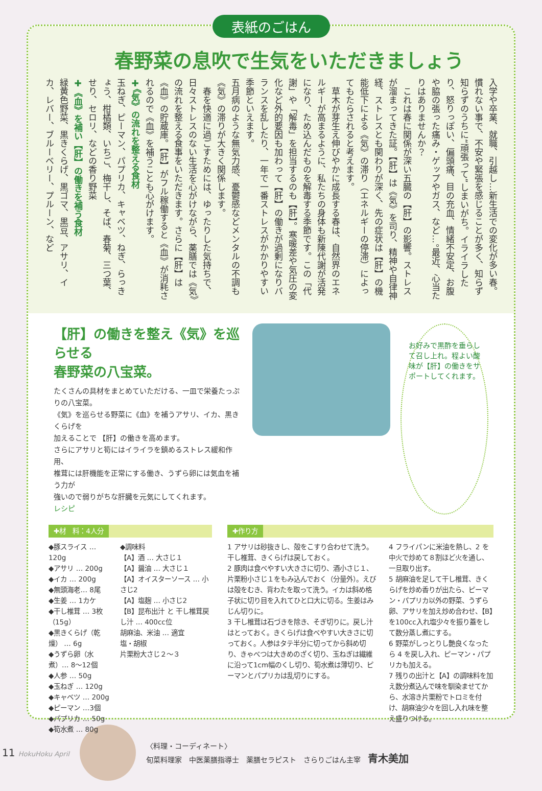表紙のごはん
春野菜の息吹で生気をいただきましょう
入学や卒業、就職、引越し…新生活での変化が多い春。慣れない事で、不安や緊張を感じることが多く、知らず知らずのうちに“頑張って”しまいがち。イライラしたり、怒りっぽい、偏頭痛、目の充血、情緒不安定、お腹や脇の張った痛み・ゲップやガス、など…。最近、心当たりはありませんか？
　これは春に関係が深い五臓の【肝】の影響。ストレスが溜まってきた証。【肝】は《気》を司り、精神や自律神経、ストレスとも関わりが深く、先の症状は【肝】の機能低下による《気》の滞り（エネルギーの停滞）によってもたらされると考えます。
　草木が芽生え伸びやかに成長する春は、自然界のエネルギーが高まるように、私たちの身体も新陳代謝が活発になり、ため込んだものを解毒する季節です。この「代謝」や「解毒」を担当するのも【肝】。寒暖差や気圧の変化など外的要因も加わって【肝】の働きが過剰になりバランスを乱したり、一年で一番ストレスがかかりやすい季節といえます。
五月病のような無気力感、憂鬱感などメンタルの不調も《気》の滞りが大きく関係します。
　春を快適に過ごすためには、ゆったりした気持ちで、日々ストレスのない生活を心がけながら、薬膳では《気》の流れを整える食事をいただきます。さらに【肝】は《血》の貯蔵庫。【肝】がフル稼働すると《血》が消耗されるので《血》を補うことも心がけます。
✚《気》の流れを整える食材
玉ねぎ、ピーマン、パプリカ、キャベツ、ねぎ、らっきょう、柑橘類、いちご、梅干し、そば、春菊、三つ葉、せり、セロリ、などの香り野菜
✚《血》を補い【肝】の働きを補う食材
緑黄色野菜、黒きくらげ、黒ゴマ、黒豆、アサリ、イカ、レバー、ブルーベリー、プルーン、など
【肝】の働きを整え《気》を巡らせる
春野菜の八宝菜。
たくさんの具材をまとめていただける、一皿で栄養たっぷりの八宝菜。
《気》を巡らせる野菜に《血》を補うアサリ、イカ、黒きくらげを
加えることで 【肝】の働きを高めます。
さらにアサリと筍にはイライラを鎮めるストレス緩和作用、
椎茸には肝機能を正常にする働き、うずら卵には気血を補う力が
強いので弱りがちな肝臓を元気にしてくれます。
レシピ
お好みで黒酢を垂らして召し上れ。程よい酸味が【肝】の働きをサポートしてくれます。
✚材　料：4人分
◆豚スライス … 120g
◆アサリ … 200g
◆イカ … 200g
◆無頭海老… 8尾
◆生姜 … 1カケ
◆干し椎茸 … 3枚（15g）
◆黒きくらげ（乾燥） … 6g
◆うずら卵（水煮）… 8〜12個
◆人参 … 50g
◆玉ねぎ … 120g
◆キャベツ … 200g
◆ピーマン …3個
◆パプリカ … 50g
◆筍水煮 … 80g
◆調味料
【A】酒 … 大さじ１
【A】醤油 … 大さじ１
【A】オイスターソース … 小さじ2
【A】塩麹 … 小さじ2
【B】昆布出汁 と 干し椎茸戻し汁 … 400cc位
胡麻油、米油 … 適宜
塩・胡椒
片栗粉大さじ２〜３
✚作り方
1 アサリは砂抜きし、殻をこすり合わせて洗う。干し椎茸、きくらげは戻しておく。
2 豚肉は食べやすい大きさに切り、酒小さじ１、片栗粉小さじ１をもみ込んでおく（分量外）。えびは殻をむき、背わたを取って洗う。イカは斜め格子状に切り目を入れてひと口大に切る。生姜はみじん切りに。
3 干し椎茸は石づきを除き、そぎ切りに。戻し汁はとっておく。きくらげは食べやすい大きさに切っておく。人参はタテ半分に切ってから斜め切り、きゃべつは大きめのざく切り、玉ねぎは繊維に沿って1cm幅のくし切り、筍水煮は薄切り、ピーマンとパプリカは乱切りにする。
4 フライパンに米油を熱し、2 を中火で炒めて８割ほど火を通し、一旦取り出す。
5 胡麻油を足して干し椎茸、きくらげを炒め香りが出たら、ピーマン・パプリカ以外の野菜、うずら卵、アサリを加え炒め合わせ、【B】を100cc入れ塩少々を振り蓋をして数分蒸し煮にする。
6 野菜がしっとりし艶良くなったら 4 を戻し入れ、ピーマン・パプリカも加える。
7 残りの出汁と【A】の調味料を加え数分煮込んで味を馴染ませてから、水溶き片栗粉でトロミを付け、胡麻油少々を回し入れ味を整え盛りつける。
11 HokuHoku April
〈料理・コーディネート〉
旬菜料理家　中医薬膳指導士　薬膳セラピスト　さらりごはん主宰　青木美加